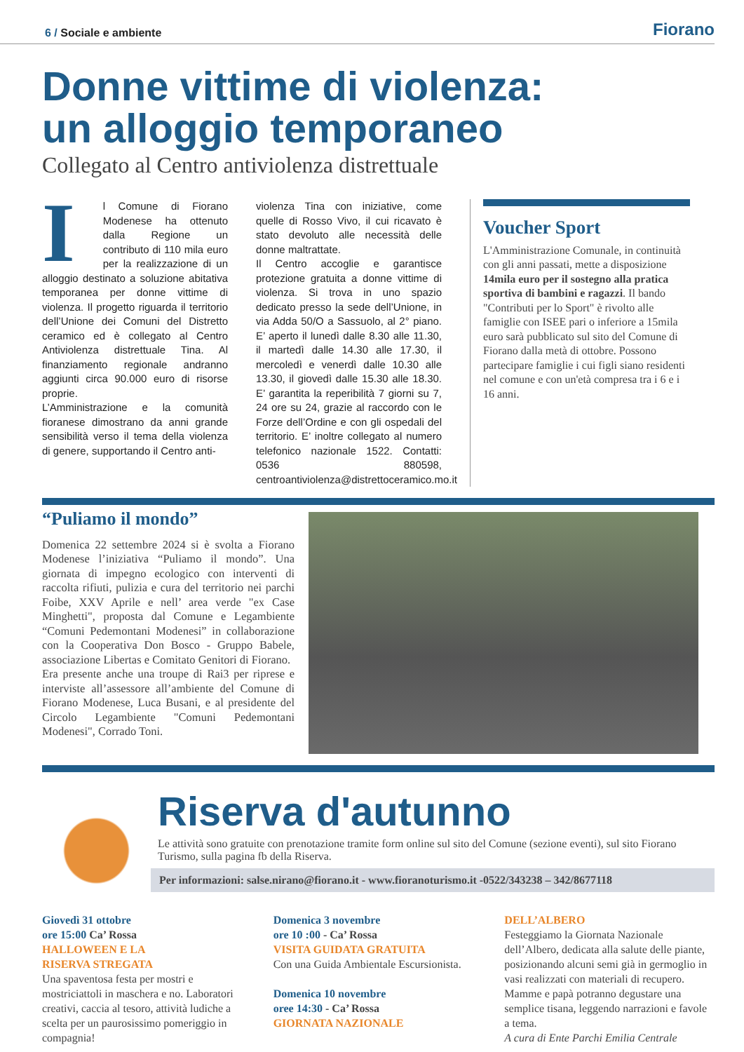6 / Sociale e ambiente Fiorano
Donne vittime di violenza:
un alloggio temporaneo
Collegato al Centro antiviolenza distrettuale
Il Comune di Fiorano Modenese ha ottenuto dalla Regione un contributo di 110 mila euro per la realizzazione di un alloggio destinato a soluzione abitativa temporanea per donne vittime di violenza. Il progetto riguarda il territorio dell’Unione dei Comuni del Distretto ceramico ed è collegato al Centro Antiviolenza distrettuale Tina. Al finanziamento regionale andranno aggiunti circa 90.000 euro di risorse proprie.
L’Amministrazione e la comunità fioranese dimostrano da anni grande sensibilità verso il tema della violenza di genere, supportando il Centro anti-
violenza Tina con iniziative, come quelle di Rosso Vivo, il cui ricavato è stato devoluto alle necessità delle donne maltrattate.
Il Centro accoglie e garantisce protezione gratuita a donne vittime di violenza. Si trova in uno spazio dedicato presso la sede dell’Unione, in via Adda 50/O a Sassuolo, al 2° piano. E’ aperto il lunedì dalle 8.30 alle 11.30, il martedì dalle 14.30 alle 17.30, il mercoledì e venerdì dalle 10.30 alle 13.30, il giovedì dalle 15.30 alle 18.30. E’ garantita la reperibilità 7 giorni su 7, 24 ore su 24, grazie al raccordo con le Forze dell’Ordine e con gli ospedali del territorio. E’ inoltre collegato al numero telefonico nazionale 1522. Contatti: 0536 880598, centroantiviolenza@distrettoceramico.mo.it
Voucher Sport
L'Amministrazione Comunale, in continuità con gli anni passati, mette a disposizione 14mila euro per il sostegno alla pratica sportiva di bambini e ragazzi. Il bando "Contributi per lo Sport" è rivolto alle famiglie con ISEE pari o inferiore a 15mila euro sarà pubblicato sul sito del Comune di Fiorano dalla metà di ottobre. Possono partecipare famiglie i cui figli siano residenti nel comune e con un'età compresa tra i 6 e i 16 anni.
“Puliamo il mondo”
Domenica 22 settembre 2024 si è svolta a Fiorano Modenese l’iniziativa “Puliamo il mondo”. Una giornata di impegno ecologico con interventi di raccolta rifiuti, pulizia e cura del territorio nei parchi Foibe, XXV Aprile e nell’ area verde "ex Case Minghetti", proposta dal Comune e Legambiente “Comuni Pedemontani Modenesi” in collaborazione con la Cooperativa Don Bosco - Gruppo Babele, associazione Libertas e Comitato Genitori di Fiorano.
Era presente anche una troupe di Rai3 per riprese e interviste all’assessore all’ambiente del Comune di Fiorano Modenese, Luca Busani, e al presidente del Circolo Legambiente "Comuni Pedemontani Modenesi", Corrado Toni.
Riserva d'autunno
Le attività sono gratuite con prenotazione tramite form online sul sito del Comune (sezione eventi), sul sito Fiorano Turismo, sulla pagina fb della Riserva.
Per informazioni: salse.nirano@fiorano.it - www.fioranoturismo.it -0522/343238 – 342/8677118
Giovedì 31 ottobre
ore 15:00 Ca’ Rossa
HALLOWEEN E LA
RISERVA STREGATA
Una spaventosa festa per mostri e mostriciattoli in maschera e no. Laboratori creativi, caccia al tesoro, attività ludiche a scelta per un paurosissimo pomeriggio in compagnia!
Domenica 3 novembre
ore 10 :00 - Ca’ Rossa
VISITA GUIDATA GRATUITA
Con una Guida Ambientale Escursionista.
Domenica 10 novembre
oree 14:30 - Ca’ Rossa
GIORNATA NAZIONALE
DELL’ALBERO
Festeggiamo la Giornata Nazionale dell’Albero, dedicata alla salute delle piante, posizionando alcuni semi già in germoglio in vasi realizzati con materiali di recupero. Mamme e papà potranno degustare una semplice tisana, leggendo narrazioni e favole a tema.
A cura di Ente Parchi Emilia Centrale